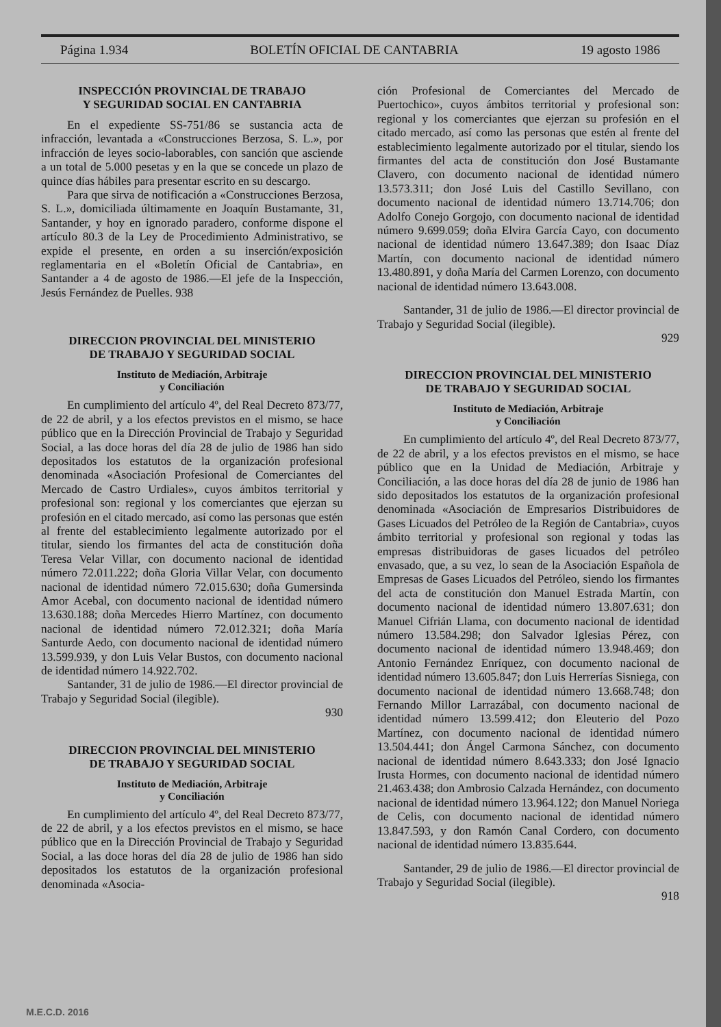Página 1.934 BOLETÍN OFICIAL DE CANTABRIA 19 agosto 1986
INSPECCIÓN PROVINCIAL DE TRABAJO
Y SEGURIDAD SOCIAL EN CANTABRIA
En el expediente SS-751/86 se sustancia acta de infracción, levantada a «Construcciones Berzosa, S. L.», por infracción de leyes socio-laborables, con sanción que asciende a un total de 5.000 pesetas y en la que se concede un plazo de quince días hábiles para presentar escrito en su descargo.
Para que sirva de notificación a «Construcciones Berzosa, S. L.», domiciliada últimamente en Joaquín Bustamante, 31, Santander, y hoy en ignorado paradero, conforme dispone el artículo 80.3 de la Ley de Procedimiento Administrativo, se expide el presente, en orden a su inserción/exposición reglamentaria en el «Boletín Oficial de Cantabria», en Santander a 4 de agosto de 1986.—El jefe de la Inspección, Jesús Fernández de Puelles. 938
DIRECCION PROVINCIAL DEL MINISTERIO
DE TRABAJO Y SEGURIDAD SOCIAL
Instituto de Mediación, Arbitraje
y Conciliación
En cumplimiento del artículo 4º, del Real Decreto 873/77, de 22 de abril, y a los efectos previstos en el mismo, se hace público que en la Dirección Provincial de Trabajo y Seguridad Social, a las doce horas del día 28 de julio de 1986 han sido depositados los estatutos de la organización profesional denominada «Asociación Profesional de Comerciantes del Mercado de Castro Urdiales», cuyos ámbitos territorial y profesional son: regional y los comerciantes que ejerzan su profesión en el citado mercado, así como las personas que estén al frente del establecimiento legalmente autorizado por el titular, siendo los firmantes del acta de constitución doña Teresa Velar Villar, con documento nacional de identidad número 72.011.222; doña Gloria Villar Velar, con documento nacional de identidad número 72.015.630; doña Gumersinda Amor Acebal, con documento nacional de identidad número 13.630.188; doña Mercedes Hierro Martínez, con documento nacional de identidad número 72.012.321; doña María Santurde Aedo, con documento nacional de identidad número 13.599.939, y don Luis Velar Bustos, con documento nacional de identidad número 14.922.702.
Santander, 31 de julio de 1986.—El director provincial de Trabajo y Seguridad Social (ilegible).
930
DIRECCION PROVINCIAL DEL MINISTERIO
DE TRABAJO Y SEGURIDAD SOCIAL
Instituto de Mediación, Arbitraje
y Conciliación
En cumplimiento del artículo 4º, del Real Decreto 873/77, de 22 de abril, y a los efectos previstos en el mismo, se hace público que en la Dirección Provincial de Trabajo y Seguridad Social, a las doce horas del día 28 de julio de 1986 han sido depositados los estatutos de la organización profesional denominada «Asocia-
ción Profesional de Comerciantes del Mercado de Puertochico», cuyos ámbitos territorial y profesional son: regional y los comerciantes que ejerzan su profesión en el citado mercado, así como las personas que estén al frente del establecimiento legalmente autorizado por el titular, siendo los firmantes del acta de constitución don José Bustamante Clavero, con documento nacional de identidad número 13.573.311; don José Luis del Castillo Sevillano, con documento nacional de identidad número 13.714.706; don Adolfo Conejo Gorgojo, con documento nacional de identidad número 9.699.059; doña Elvira García Cayo, con documento nacional de identidad número 13.647.389; don Isaac Díaz Martín, con documento nacional de identidad número 13.480.891, y doña María del Carmen Lorenzo, con documento nacional de identidad número 13.643.008.
Santander, 31 de julio de 1986.—El director provincial de Trabajo y Seguridad Social (ilegible).
929
DIRECCION PROVINCIAL DEL MINISTERIO
DE TRABAJO Y SEGURIDAD SOCIAL
Instituto de Mediación, Arbitraje
y Conciliación
En cumplimiento del artículo 4º, del Real Decreto 873/77, de 22 de abril, y a los efectos previstos en el mismo, se hace público que en la Unidad de Mediación, Arbitraje y Conciliación, a las doce horas del día 28 de junio de 1986 han sido depositados los estatutos de la organización profesional denominada «Asociación de Empresarios Distribuidores de Gases Licuados del Petróleo de la Región de Cantabria», cuyos ámbito territorial y profesional son regional y todas las empresas distribuidoras de gases licuados del petróleo envasado, que, a su vez, lo sean de la Asociación Española de Empresas de Gases Licuados del Petróleo, siendo los firmantes del acta de constitución don Manuel Estrada Martín, con documento nacional de identidad número 13.807.631; don Manuel Cifrián Llama, con documento nacional de identidad número 13.584.298; don Salvador Iglesias Pérez, con documento nacional de identidad número 13.948.469; don Antonio Fernández Enríquez, con documento nacional de identidad número 13.605.847; don Luis Herrerías Sisniega, con documento nacional de identidad número 13.668.748; don Fernando Millor Larrazábal, con documento nacional de identidad número 13.599.412; don Eleuterio del Pozo Martínez, con documento nacional de identidad número 13.504.441; don Ángel Carmona Sánchez, con documento nacional de identidad número 8.643.333; don José Ignacio Irusta Hormes, con documento nacional de identidad número 21.463.438; don Ambrosio Calzada Hernández, con documento nacional de identidad número 13.964.122; don Manuel Noriega de Celis, con documento nacional de identidad número 13.847.593, y don Ramón Canal Cordero, con documento nacional de identidad número 13.835.644.
Santander, 29 de julio de 1986.—El director provincial de Trabajo y Seguridad Social (ilegible).
918
M.E.C.D. 2016